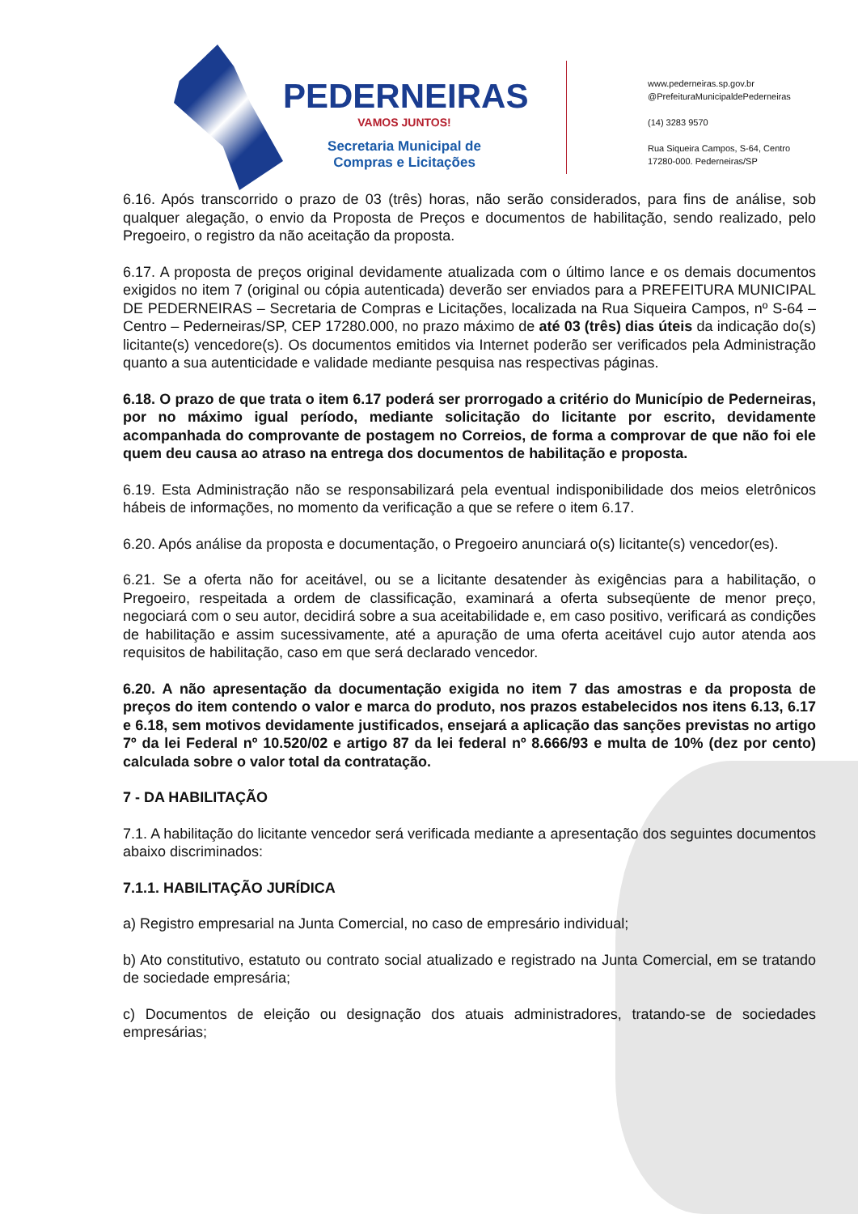PEDERNEIRAS
VAMOS JUNTOS!
Secretaria Municipal de
Compras e Licitações
www.pederneiras.sp.gov.br
@PrefeituraMunicipaldePederneiras
(14) 3283 9570
Rua Siqueira Campos, S-64, Centro
17280-000. Pederneiras/SP
6.16. Após transcorrido o prazo de 03 (três) horas, não serão considerados, para fins de análise, sob qualquer alegação, o envio da Proposta de Preços e documentos de habilitação, sendo realizado, pelo Pregoeiro, o registro da não aceitação da proposta.
6.17. A proposta de preços original devidamente atualizada com o último lance e os demais documentos exigidos no item 7 (original ou cópia autenticada) deverão ser enviados para a PREFEITURA MUNICIPAL DE PEDERNEIRAS – Secretaria de Compras e Licitações, localizada na Rua Siqueira Campos, nº S-64 – Centro – Pederneiras/SP, CEP 17280.000, no prazo máximo de até 03 (três) dias úteis da indicação do(s) licitante(s) vencedore(s). Os documentos emitidos via Internet poderão ser verificados pela Administração quanto a sua autenticidade e validade mediante pesquisa nas respectivas páginas.
6.18. O prazo de que trata o item 6.17 poderá ser prorrogado a critério do Município de Pederneiras, por no máximo igual período, mediante solicitação do licitante por escrito, devidamente acompanhada do comprovante de postagem no Correios, de forma a comprovar de que não foi ele quem deu causa ao atraso na entrega dos documentos de habilitação e proposta.
6.19. Esta Administração não se responsabilizará pela eventual indisponibilidade dos meios eletrônicos hábeis de informações, no momento da verificação a que se refere o item 6.17.
6.20. Após análise da proposta e documentação, o Pregoeiro anunciará o(s) licitante(s) vencedor(es).
6.21. Se a oferta não for aceitável, ou se a licitante desatender às exigências para a habilitação, o Pregoeiro, respeitada a ordem de classificação, examinará a oferta subseqüente de menor preço, negociará com o seu autor, decidirá sobre a sua aceitabilidade e, em caso positivo, verificará as condições de habilitação e assim sucessivamente, até a apuração de uma oferta aceitável cujo autor atenda aos requisitos de habilitação, caso em que será declarado vencedor.
6.20. A não apresentação da documentação exigida no item 7 das amostras e da proposta de preços do item contendo o valor e marca do produto, nos prazos estabelecidos nos itens 6.13, 6.17 e 6.18, sem motivos devidamente justificados, ensejará a aplicação das sanções previstas no artigo 7º da lei Federal nº 10.520/02 e artigo 87 da lei federal nº 8.666/93 e multa de 10% (dez por cento) calculada sobre o valor total da contratação.
7 - DA HABILITAÇÃO
7.1. A habilitação do licitante vencedor será verificada mediante a apresentação dos seguintes documentos abaixo discriminados:
7.1.1. HABILITAÇÃO JURÍDICA
a) Registro empresarial na Junta Comercial, no caso de empresário individual;
b) Ato constitutivo, estatuto ou contrato social atualizado e registrado na Junta Comercial, em se tratando de sociedade empresária;
c) Documentos de eleição ou designação dos atuais administradores, tratando-se de sociedades empresárias;